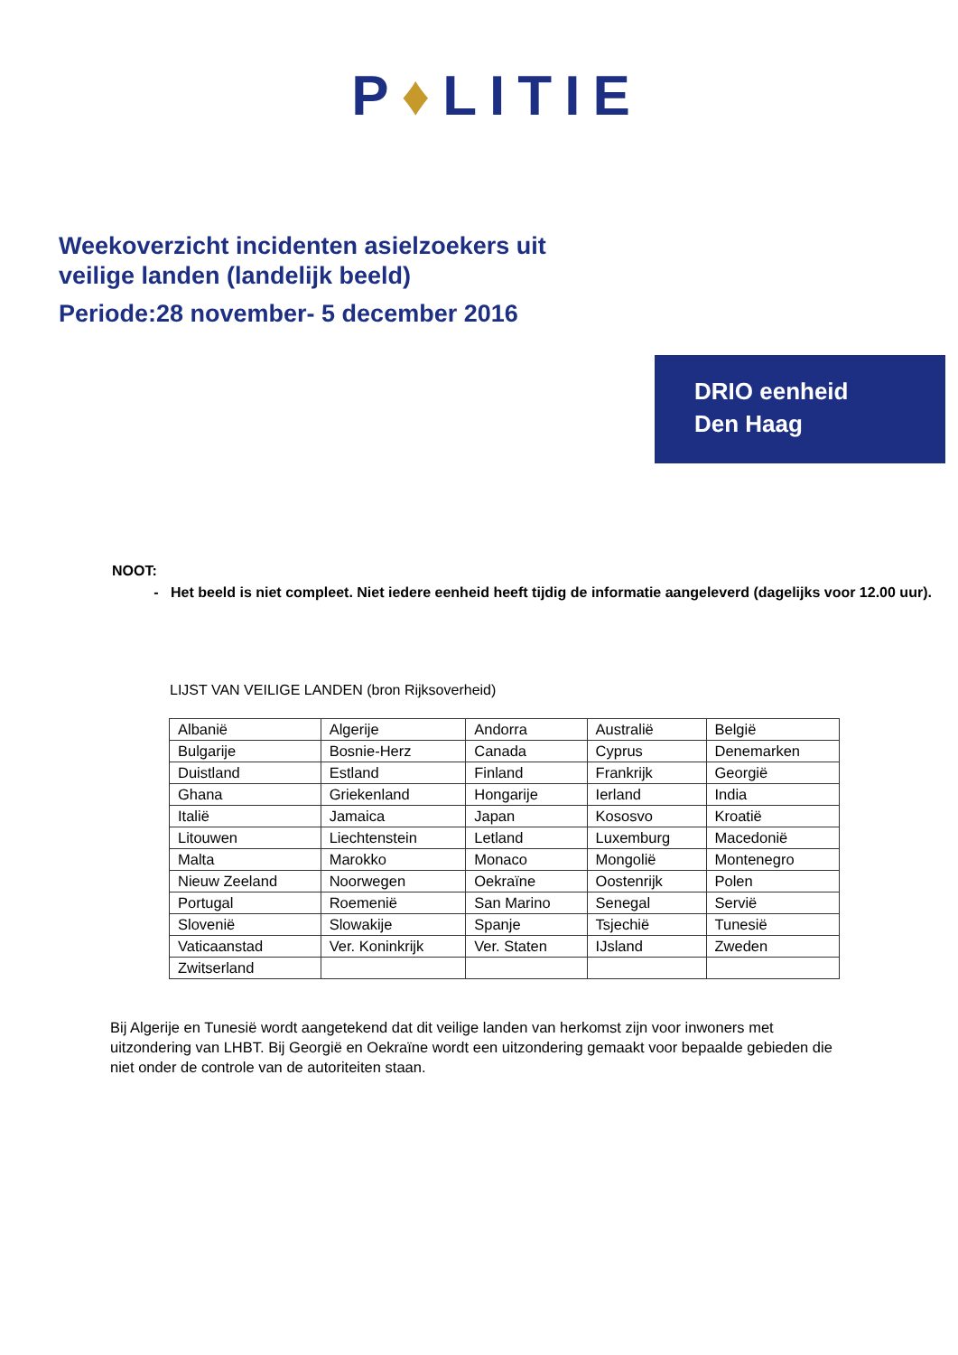P♦LITIE
Weekoverzicht incidenten asielzoekers uit
veilige landen (landelijk beeld)
Periode:28 november- 5 december 2016
DRIO eenheid
Den Haag
NOOT:
Het beeld is niet compleet. Niet iedere eenheid heeft tijdig de informatie aangeleverd (dagelijks voor 12.00 uur).
LIJST VAN VEILIGE LANDEN (bron Rijksoverheid)
| Albanië | Algerije | Andorra | Australië | België |
| Bulgarije | Bosnie-Herz | Canada | Cyprus | Denemarken |
| Duistland | Estland | Finland | Frankrijk | Georgië |
| Ghana | Griekenland | Hongarije | Ierland | India |
| Italië | Jamaica | Japan | Kososvo | Kroatië |
| Litouwen | Liechtenstein | Letland | Luxemburg | Macedonië |
| Malta | Marokko | Monaco | Mongolië | Montenegro |
| Nieuw Zeeland | Noorwegen | Oekraïne | Oostenrijk | Polen |
| Portugal | Roemenië | San Marino | Senegal | Servië |
| Slovenië | Slowakije | Spanje | Tsjechië | Tunesië |
| Vaticaanstad | Ver. Koninkrijk | Ver. Staten | IJsland | Zweden |
| Zwitserland | | | | |
Bij Algerije en Tunesië wordt aangetekend dat dit veilige landen van herkomst zijn voor inwoners met uitzondering van LHBT. Bij Georgië en Oekraïne wordt een uitzondering gemaakt voor bepaalde gebieden die niet onder de controle van de autoriteiten staan.